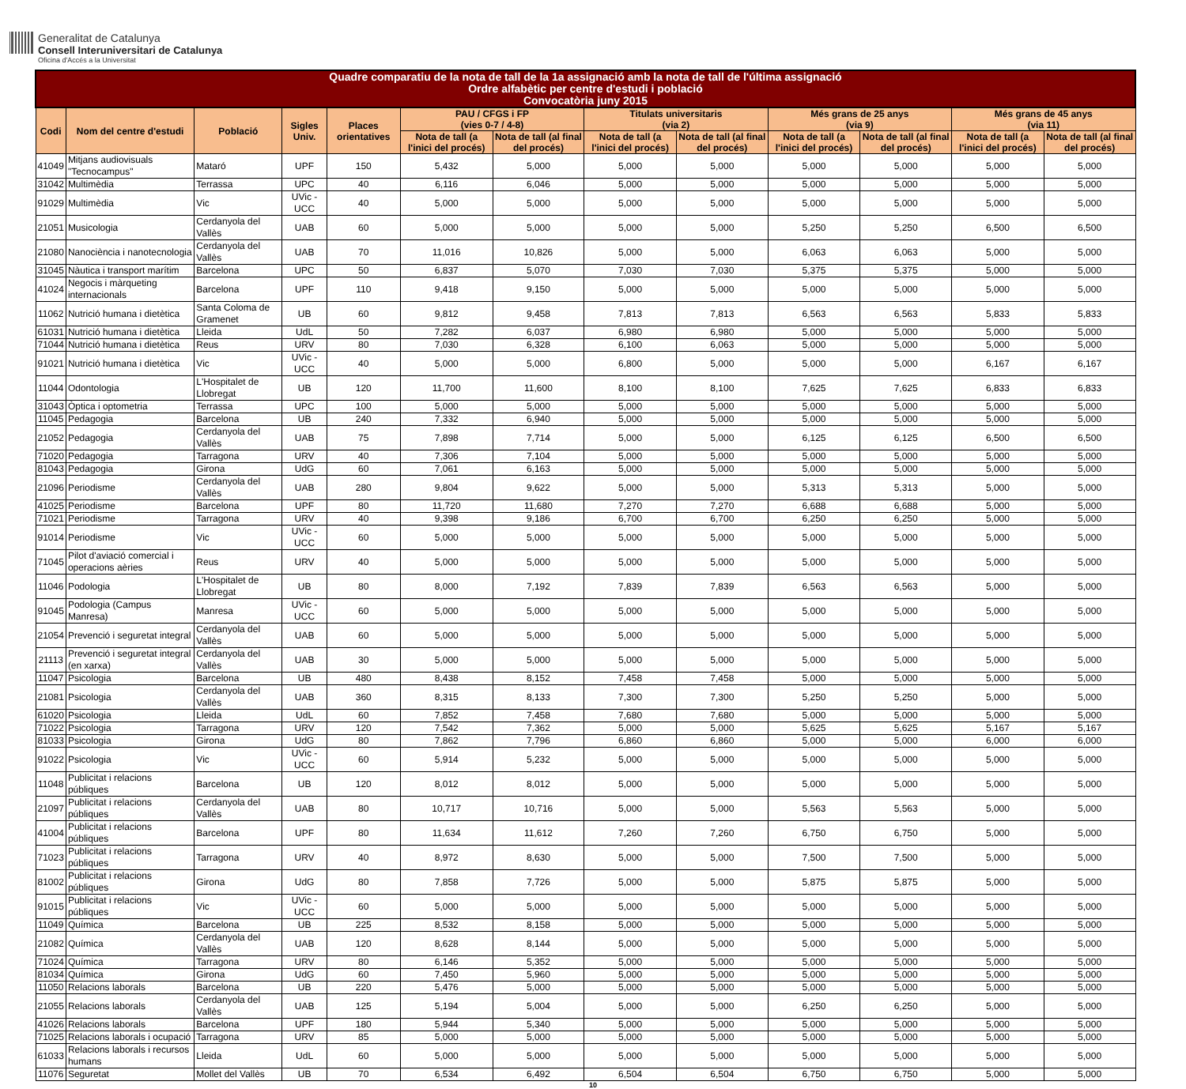Generalitat de Catalunya
Consell Interuniversitari de Catalunya
Oficina d'Accés a la Universitat
| Quadre comparatiu de la nota de tall de la 1a assignació amb la nota de tall de l'última assignació Ordre alfabètic per centre d'estudi i població Convocatòria juny 2015 | | | | | | | | | | | | |
| --- | --- | --- | --- | --- | --- | --- | --- | --- | --- | --- | --- | --- |
| Codi | Nom del centre d'estudi | Població | Sigles Univ. | Places orientatives | PAU / CFGS i FP (vies 0-7 / 4-8) | | Titulats universitaris (via 2) | | Més grans de 25 anys (via 9) | | Més grans de 45 anys (via 11) | |
| | | | | | Nota de tall (a l'inici del procés) | Nota de tall (al final del procés) | Nota de tall (a l'inici del procés) | Nota de tall (al final del procés) | Nota de tall (a l'inici del procés) | Nota de tall (al final del procés) | Nota de tall (a l'inici del procés) | Nota de tall (al final del procés) |
| 41049 | Mitjans audiovisuals "Tecnocampus" | Mataró | UPF | 150 | 5,432 | 5,000 | 5,000 | 5,000 | 5,000 | 5,000 | 5,000 | 5,000 |
| 31042 | Multimèdia | Terrassa | UPC | 40 | 6,116 | 6,046 | 5,000 | 5,000 | 5,000 | 5,000 | 5,000 | 5,000 |
| 91029 | Multimèdia | Vic | UVic - UCC | 40 | 5,000 | 5,000 | 5,000 | 5,000 | 5,000 | 5,000 | 5,000 | 5,000 |
| 21051 | Musicologia | Cerdanyola del Vallès | UAB | 60 | 5,000 | 5,000 | 5,000 | 5,000 | 5,250 | 5,250 | 6,500 | 6,500 |
| 21080 | Nanociència i nanotecnologia | Cerdanyola del Vallès | UAB | 70 | 11,016 | 10,826 | 5,000 | 5,000 | 6,063 | 6,063 | 5,000 | 5,000 |
| 31045 | Nàutica i transport marítim | Barcelona | UPC | 50 | 6,837 | 5,070 | 7,030 | 7,030 | 5,375 | 5,375 | 5,000 | 5,000 |
| 41024 | Negocis i màrqueting internacionals | Barcelona | UPF | 110 | 9,418 | 9,150 | 5,000 | 5,000 | 5,000 | 5,000 | 5,000 | 5,000 |
| 11062 | Nutrició humana i dietètica | Santa Coloma de Gramenet | UB | 60 | 9,812 | 9,458 | 7,813 | 7,813 | 6,563 | 6,563 | 5,833 | 5,833 |
| 61031 | Nutrició humana i dietètica | Lleida | UdL | 50 | 7,282 | 6,037 | 6,980 | 6,980 | 5,000 | 5,000 | 5,000 | 5,000 |
| 71044 | Nutrició humana i dietètica | Reus | URV | 80 | 7,030 | 6,328 | 6,100 | 6,063 | 5,000 | 5,000 | 5,000 | 5,000 |
| 91021 | Nutrició humana i dietètica | Vic | UVic - UCC | 40 | 5,000 | 5,000 | 6,800 | 5,000 | 5,000 | 5,000 | 6,167 | 6,167 |
| 11044 | Odontologia | L'Hospitalet de Llobregat | UB | 120 | 11,700 | 11,600 | 8,100 | 8,100 | 7,625 | 7,625 | 6,833 | 6,833 |
| 31043 | Òptica i optometria | Terrassa | UPC | 100 | 5,000 | 5,000 | 5,000 | 5,000 | 5,000 | 5,000 | 5,000 | 5,000 |
| 11045 | Pedagogia | Barcelona | UB | 240 | 7,332 | 6,940 | 5,000 | 5,000 | 5,000 | 5,000 | 5,000 | 5,000 |
| 21052 | Pedagogia | Cerdanyola del Vallès | UAB | 75 | 7,898 | 7,714 | 5,000 | 5,000 | 6,125 | 6,125 | 6,500 | 6,500 |
| 71020 | Pedagogia | Tarragona | URV | 40 | 7,306 | 7,104 | 5,000 | 5,000 | 5,000 | 5,000 | 5,000 | 5,000 |
| 81043 | Pedagogia | Girona | UdG | 60 | 7,061 | 6,163 | 5,000 | 5,000 | 5,000 | 5,000 | 5,000 | 5,000 |
| 21096 | Periodisme | Cerdanyola del Vallès | UAB | 280 | 9,804 | 9,622 | 5,000 | 5,000 | 5,313 | 5,313 | 5,000 | 5,000 |
| 41025 | Periodisme | Barcelona | UPF | 80 | 11,720 | 11,680 | 7,270 | 7,270 | 6,688 | 6,688 | 5,000 | 5,000 |
| 71021 | Periodisme | Tarragona | URV | 40 | 9,398 | 9,186 | 6,700 | 6,700 | 6,250 | 6,250 | 5,000 | 5,000 |
| 91014 | Periodisme | Vic | UVic - UCC | 60 | 5,000 | 5,000 | 5,000 | 5,000 | 5,000 | 5,000 | 5,000 | 5,000 |
| 71045 | Pilot d'aviació comercial i operacions aèries | Reus | URV | 40 | 5,000 | 5,000 | 5,000 | 5,000 | 5,000 | 5,000 | 5,000 | 5,000 |
| 11046 | Podologia | L'Hospitalet de Llobregat | UB | 80 | 8,000 | 7,192 | 7,839 | 7,839 | 6,563 | 6,563 | 5,000 | 5,000 |
| 91045 | Podologia (Campus Manresa) | Manresa | UVic - UCC | 60 | 5,000 | 5,000 | 5,000 | 5,000 | 5,000 | 5,000 | 5,000 | 5,000 |
| 21054 | Prevenció i seguretat integral | Cerdanyola del Vallès | UAB | 60 | 5,000 | 5,000 | 5,000 | 5,000 | 5,000 | 5,000 | 5,000 | 5,000 |
| 21113 | Prevenció i seguretat integral (en xarxa) | Cerdanyola del Vallès | UAB | 30 | 5,000 | 5,000 | 5,000 | 5,000 | 5,000 | 5,000 | 5,000 | 5,000 |
| 11047 | Psicologia | Barcelona | UB | 480 | 8,438 | 8,152 | 7,458 | 7,458 | 5,000 | 5,000 | 5,000 | 5,000 |
| 21081 | Psicologia | Cerdanyola del Vallès | UAB | 360 | 8,315 | 8,133 | 7,300 | 7,300 | 5,250 | 5,250 | 5,000 | 5,000 |
| 61020 | Psicologia | Lleida | UdL | 60 | 7,852 | 7,458 | 7,680 | 7,680 | 5,000 | 5,000 | 5,000 | 5,000 |
| 71022 | Psicologia | Tarragona | URV | 120 | 7,542 | 7,362 | 5,000 | 5,000 | 5,625 | 5,625 | 5,167 | 5,167 |
| 81033 | Psicologia | Girona | UdG | 80 | 7,862 | 7,796 | 6,860 | 6,860 | 5,000 | 5,000 | 6,000 | 6,000 |
| 91022 | Psicologia | Vic | UVic - UCC | 60 | 5,914 | 5,232 | 5,000 | 5,000 | 5,000 | 5,000 | 5,000 | 5,000 |
| 11048 | Publicitat i relacions públiques | Barcelona | UB | 120 | 8,012 | 8,012 | 5,000 | 5,000 | 5,000 | 5,000 | 5,000 | 5,000 |
| 21097 | Publicitat i relacions públiques | Cerdanyola del Vallès | UAB | 80 | 10,717 | 10,716 | 5,000 | 5,000 | 5,563 | 5,563 | 5,000 | 5,000 |
| 41004 | Publicitat i relacions públiques | Barcelona | UPF | 80 | 11,634 | 11,612 | 7,260 | 7,260 | 6,750 | 6,750 | 5,000 | 5,000 |
| 71023 | Publicitat i relacions públiques | Tarragona | URV | 40 | 8,972 | 8,630 | 5,000 | 5,000 | 7,500 | 7,500 | 5,000 | 5,000 |
| 81002 | Publicitat i relacions públiques | Girona | UdG | 80 | 7,858 | 7,726 | 5,000 | 5,000 | 5,875 | 5,875 | 5,000 | 5,000 |
| 91015 | Publicitat i relacions públiques | Vic | UVic - UCC | 60 | 5,000 | 5,000 | 5,000 | 5,000 | 5,000 | 5,000 | 5,000 | 5,000 |
| 11049 | Química | Barcelona | UB | 225 | 8,532 | 8,158 | 5,000 | 5,000 | 5,000 | 5,000 | 5,000 | 5,000 |
| 21082 | Química | Cerdanyola del Vallès | UAB | 120 | 8,628 | 8,144 | 5,000 | 5,000 | 5,000 | 5,000 | 5,000 | 5,000 |
| 71024 | Química | Tarragona | URV | 80 | 6,146 | 5,352 | 5,000 | 5,000 | 5,000 | 5,000 | 5,000 | 5,000 |
| 81034 | Química | Girona | UdG | 60 | 7,450 | 5,960 | 5,000 | 5,000 | 5,000 | 5,000 | 5,000 | 5,000 |
| 11050 | Relacions laborals | Barcelona | UB | 220 | 5,476 | 5,000 | 5,000 | 5,000 | 5,000 | 5,000 | 5,000 | 5,000 |
| 21055 | Relacions laborals | Cerdanyola del Vallès | UAB | 125 | 5,194 | 5,004 | 5,000 | 5,000 | 6,250 | 6,250 | 5,000 | 5,000 |
| 41026 | Relacions laborals | Barcelona | UPF | 180 | 5,944 | 5,340 | 5,000 | 5,000 | 5,000 | 5,000 | 5,000 | 5,000 |
| 71025 | Relacions laborals i ocupació | Tarragona | URV | 85 | 5,000 | 5,000 | 5,000 | 5,000 | 5,000 | 5,000 | 5,000 | 5,000 |
| 61033 | Relacions laborals i recursos humans | Lleida | UdL | 60 | 5,000 | 5,000 | 5,000 | 5,000 | 5,000 | 5,000 | 5,000 | 5,000 |
| 11076 | Seguretat | Mollet del Vallès | UB | 70 | 6,534 | 6,492 | 6,504 | 6,504 | 6,750 | 6,750 | 5,000 | 5,000 |
10